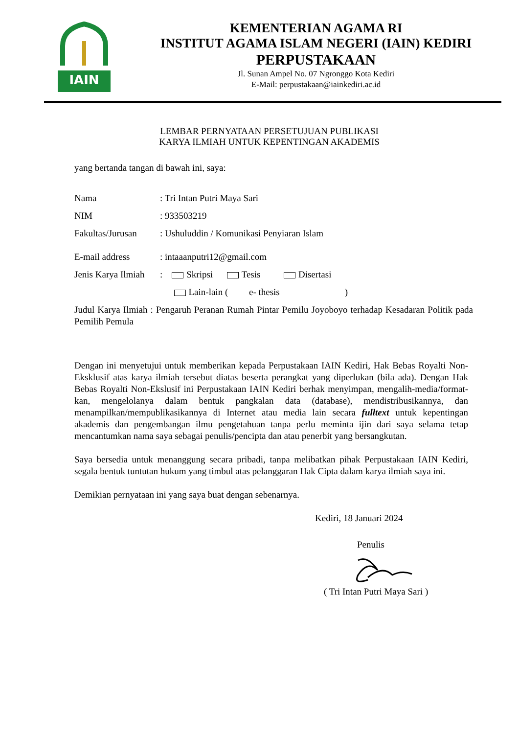IAIN
KEMENTERIAN AGAMA RI
INSTITUT AGAMA ISLAM NEGERI (IAIN) KEDIRI
PERPUSTAKAAN
Jl. Sunan Ampel No. 07 Ngronggo Kota Kediri
E-Mail: perpustakaan@iainkediri.ac.id
LEMBAR PERNYATAAN PERSETUJUAN PUBLIKASI
KARYA ILMIAH UNTUK KEPENTINGAN AKADEMIS
yang bertanda tangan di bawah ini, saya:
Nama: Tri Intan Putri Maya Sari
NIM: 933503219
Fakultas/Jurusan: Ushuluddin / Komunikasi Penyiaran Islam
E-mail address: intaaanputri12@gmail.com
Jenis Karya Ilmiah: Skripsi Tesis Disertasi
Lain-lain ( e- thesis )
Judul Karya Ilmiah : Pengaruh Peranan Rumah Pintar Pemilu Joyoboyo terhadap Kesadaran Politik pada Pemilih Pemula
Dengan ini menyetujui untuk memberikan kepada Perpustakaan IAIN Kediri, Hak Bebas Royalti Non-Eksklusif atas karya ilmiah tersebut diatas beserta perangkat yang diperlukan (bila ada). Dengan Hak Bebas Royalti Non-Ekslusif ini Perpustakaan IAIN Kediri berhak menyimpan, mengalih-media/format-kan, mengelolanya dalam bentuk pangkalan data (database), mendistribusikannya, dan menampilkan/mempublikasikannya di Internet atau media lain secara fulltext untuk kepentingan akademis dan pengembangan ilmu pengetahuan tanpa perlu meminta ijin dari saya selama tetap mencantumkan nama saya sebagai penulis/pencipta dan atau penerbit yang bersangkutan.
Saya bersedia untuk menanggung secara pribadi, tanpa melibatkan pihak Perpustakaan IAIN Kediri, segala bentuk tuntutan hukum yang timbul atas pelanggaran Hak Cipta dalam karya ilmiah saya ini.
Demikian pernyataan ini yang saya buat dengan sebenarnya.
Kediri, 18 Januari 2024
Penulis
( Tri Intan Putri Maya Sari )